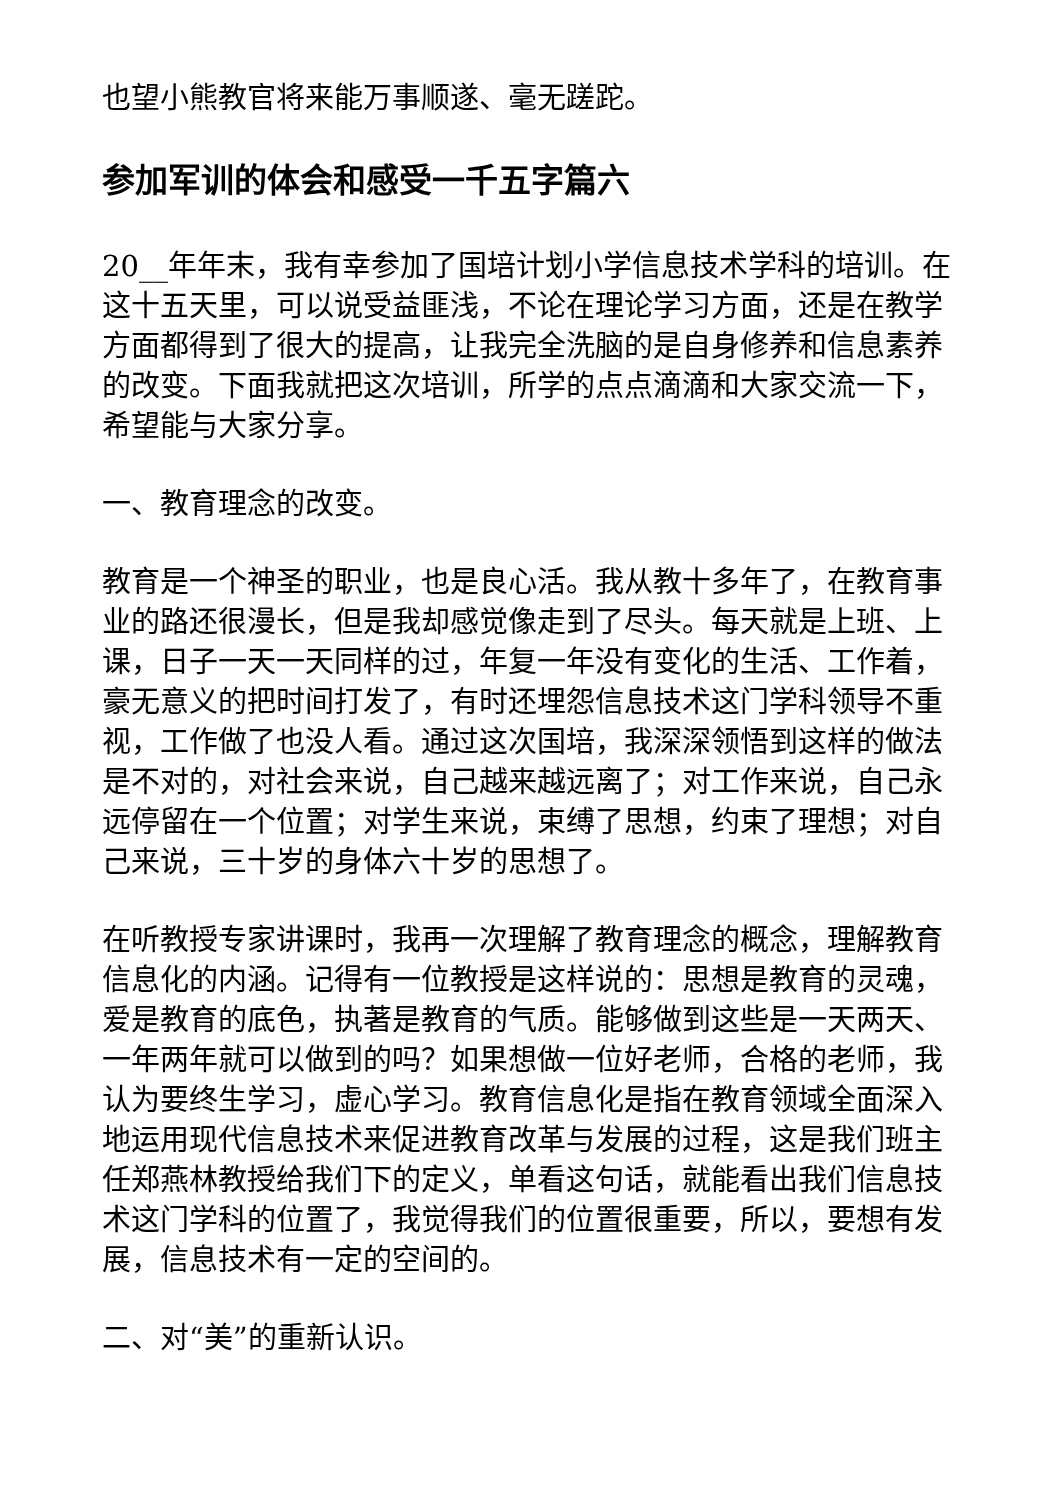也望小熊教官将来能万事顺遂、毫无蹉跎。
参加军训的体会和感受一千五字篇六
20__年年末，我有幸参加了国培计划小学信息技术学科的培训。在这十五天里，可以说受益匪浅，不论在理论学习方面，还是在教学方面都得到了很大的提高，让我完全洗脑的是自身修养和信息素养的改变。下面我就把这次培训，所学的点点滴滴和大家交流一下，希望能与大家分享。
一、教育理念的改变。
教育是一个神圣的职业，也是良心活。我从教十多年了，在教育事业的路还很漫长，但是我却感觉像走到了尽头。每天就是上班、上课，日子一天一天同样的过，年复一年没有变化的生活、工作着，豪无意义的把时间打发了，有时还埋怨信息技术这门学科领导不重视，工作做了也没人看。通过这次国培，我深深领悟到这样的做法是不对的，对社会来说，自己越来越远离了；对工作来说，自己永远停留在一个位置；对学生来说，束缚了思想，约束了理想；对自己来说，三十岁的身体六十岁的思想了。
在听教授专家讲课时，我再一次理解了教育理念的概念，理解教育信息化的内涵。记得有一位教授是这样说的：思想是教育的灵魂，爱是教育的底色，执著是教育的气质。能够做到这些是一天两天、一年两年就可以做到的吗？如果想做一位好老师，合格的老师，我认为要终生学习，虚心学习。教育信息化是指在教育领域全面深入地运用现代信息技术来促进教育改革与发展的过程，这是我们班主任郑燕林教授给我们下的定义，单看这句话，就能看出我们信息技术这门学科的位置了，我觉得我们的位置很重要，所以，要想有发展，信息技术有一定的空间的。
二、对“美”的重新认识。